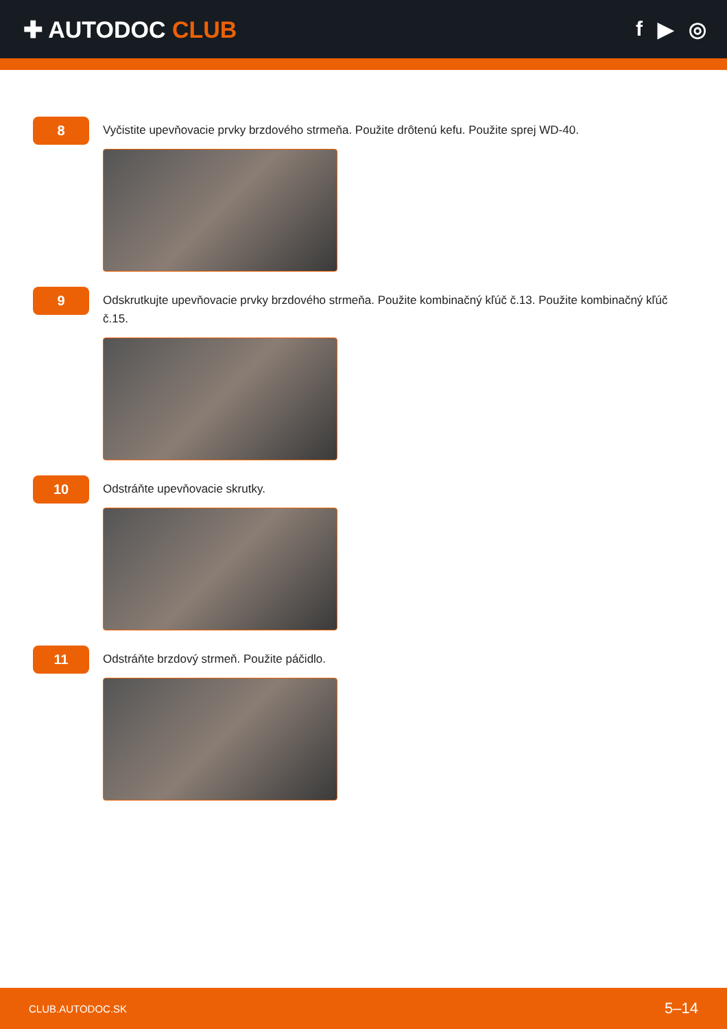✚ AUTODOC CLUB f ▶ ◎
8
Vyčistite upevňovacie prvky brzdového strmeňa. Použite drôtenú kefu. Použite sprej WD-40.
9
Odskrutkujte upevňovacie prvky brzdového strmeňa. Použite kombinačný kľúč č.13. Použite kombinačný kľúč č.15.
10
Odstráňte upevňovacie skrutky.
11
Odstráňte brzdový strmeň. Použite páčidlo.
CLUB.AUTODOC.SK 5–14